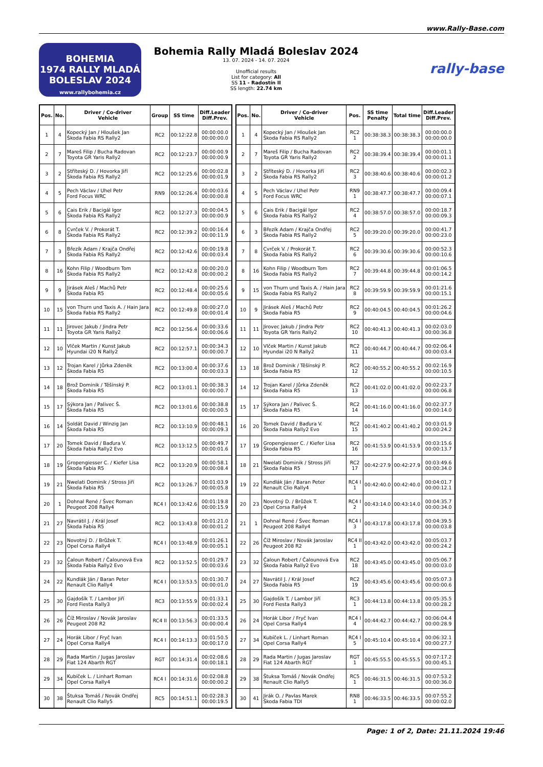www.Rally-Base.com
BOHEMIA
1974 RALLY MLADÁ BOLESLAV 2024
www.rallybohemia.cz
Bohemia Rally Mladá Boleslav 2024
13. 07. 2024 - 14. 07. 2024
Unofficial results
List for category: All
SS 11 - Radostín II
SS length: 22.74 km
rally-base
| Pos. | No. | Driver / Co-driver Vehicle | Group | SS time | Diff.Leader Diff.Prev. |
| --- | --- | --- | --- | --- | --- |
| 1 | 4 | Kopecký Jan / Hloušek Jan Škoda Fabia RS Rally2 | RC2 | 00:12:22.8 | 00:00:00.0 00:00:00.0 |
| 2 | 7 | Mareš Filip / Bucha Radovan Toyota GR Yaris Rally2 | RC2 | 00:12:23.7 | 00:00:00.9 00:00:00.9 |
| 3 | 2 | Stříteský D. / Hovorka Jiří Škoda Fabia RS Rally2 | RC2 | 00:12:25.6 | 00:00:02.8 00:00:01.9 |
| 4 | 5 | Pech Václav / Uhel Petr Ford Focus WRC | RN9 | 00:12:26.4 | 00:00:03.6 00:00:00.8 |
| 5 | 6 | Cais Erik / Bacigál Igor Škoda Fabia RS Rally2 | RC2 | 00:12:27.3 | 00:00:04.5 00:00:00.9 |
| 6 | 8 | Cvrček V. / Prokorát T. Škoda Fabia RS Rally2 | RC2 | 00:12:39.2 | 00:00:16.4 00:00:11.9 |
| 7 | 3 | Březík Adam / Krajča Ondřej Škoda Fabia RS Rally2 | RC2 | 00:12:42.6 | 00:00:19.8 00:00:03.4 |
| 8 | 16 | Kohn Filip / Woodburn Tom Škoda Fabia RS Rally2 | RC2 | 00:12:42.8 | 00:00:20.0 00:00:00.2 |
| 9 | 9 | Jirásek Aleš / Machů Petr Škoda Fabia R5 | RC2 | 00:12:48.4 | 00:00:25.6 00:00:05.6 |
| 10 | 15 | von Thurn und Taxis A. / Hain Jara Škoda Fabia RS Rally2 | RC2 | 00:12:49.8 | 00:00:27.0 00:00:01.4 |
| 11 | 11 | Jirovec Jakub / Jindra Petr Toyota GR Yaris Rally2 | RC2 | 00:12:56.4 | 00:00:33.6 00:00:06.6 |
| 12 | 10 | Vlček Martin / Kunst Jakub Hyundai i20 N Rally2 | RC2 | 00:12:57.1 | 00:00:34.3 00:00:00.7 |
| 13 | 12 | Trojan Karel / Jůrka Zdeněk Škoda Fabia R5 | RC2 | 00:13:00.4 | 00:00:37.6 00:00:03.3 |
| 14 | 18 | Brož Dominik / Těšínský P. Škoda Fabia R5 | RC2 | 00:13:01.1 | 00:00:38.3 00:00:00.7 |
| 15 | 17 | Sýkora Jan / Palivec Š. Škoda Fabia R5 | RC2 | 00:13:01.6 | 00:00:38.8 00:00:00.5 |
| 16 | 14 | Soldát David / Winzig Jan Škoda Fabia R5 | RC2 | 00:13:10.9 | 00:00:48.1 00:00:09.3 |
| 17 | 20 | Tomek David / Baďura V. Škoda Fabia Rally2 Evo | RC2 | 00:13:12.5 | 00:00:49.7 00:00:01.6 |
| 18 | 19 | Gropengiesser C. / Kiefer Lisa Škoda Fabia R5 | RC2 | 00:13:20.9 | 00:00:58.1 00:00:08.4 |
| 19 | 21 | Nwelati Dominik / Stross Jiří Škoda Fabia R5 | RC2 | 00:13:26.7 | 00:01:03.9 00:00:05.8 |
| 20 | 1 | Dohnal René / Švec Roman Peugeot 208 Rally4 | RC4 I | 00:13:42.6 | 00:01:19.8 00:00:15.9 |
| 21 | 27 | Navrátil J. / Král Josef Škoda Fabia R5 | RC2 | 00:13:43.8 | 00:01:21.0 00:00:01.2 |
| 22 | 23 | Novotný D. / Brůžek T. Opel Corsa Rally4 | RC4 I | 00:13:48.9 | 00:01:26.1 00:00:05.1 |
| 23 | 32 | Čaloun Robert / Čalounová Eva Škoda Fabia Rally2 Evo | RC2 | 00:13:52.5 | 00:01:29.7 00:00:03.6 |
| 24 | 22 | Kundlák Ján / Baran Peter Renault Clio Rally4 | RC4 I | 00:13:53.5 | 00:01:30.7 00:00:01.0 |
| 25 | 30 | Gajdošík T. / Lambor Jiří Ford Fiesta Rally3 | RC3 | 00:13:55.9 | 00:01:33.1 00:00:02.4 |
| 26 | 26 | Číž Miroslav / Novák Jaroslav Peugeot 208 R2 | RC4 II | 00:13:56.3 | 00:01:33.5 00:00:00.4 |
| 27 | 24 | Horák Libor / Fryč Ivan Opel Corsa Rally4 | RC4 I | 00:14:13.3 | 00:01:50.5 00:00:17.0 |
| 28 | 29 | Rada Martin / Jugas Jaroslav Fiat 124 Abarth RGT | RGT | 00:14:31.4 | 00:02:08.6 00:00:18.1 |
| 29 | 34 | Kubíček L. / Linhart Roman Opel Corsa Rally4 | RC4 I | 00:14:31.6 | 00:02:08.8 00:00:00.2 |
| 30 | 38 | Štuksa Tomáš / Novák Ondřej Renault Clio Rally5 | RC5 | 00:14:51.1 | 00:02:28.3 00:00:19.5 |
| Pos. | No. | Driver / Co-driver Vehicle | Pos. | SS time Penalty | Total time | Diff.Leader Diff.Prev. |
| --- | --- | --- | --- | --- | --- | --- |
| 1 | 4 | Kopecký Jan / Hloušek Jan Škoda Fabia RS Rally2 | RC2 1 | 00:38:38.3 | 00:38:38.3 | 00:00:00.0 00:00:00.0 |
| 2 | 7 | Mareš Filip / Bucha Radovan Toyota GR Yaris Rally2 | RC2 2 | 00:38:39.4 | 00:38:39.4 | 00:00:01.1 00:00:01.1 |
| 3 | 2 | Stříteský D. / Hovorka Jiří Škoda Fabia RS Rally2 | RC2 3 | 00:38:40.6 | 00:38:40.6 | 00:00:02.3 00:00:01.2 |
| 4 | 5 | Pech Václav / Uhel Petr Ford Focus WRC | RN9 1 | 00:38:47.7 | 00:38:47.7 | 00:00:09.4 00:00:07.1 |
| 5 | 6 | Cais Erik / Bacigál Igor Škoda Fabia RS Rally2 | RC2 4 | 00:38:57.0 | 00:38:57.0 | 00:00:18.7 00:00:09.3 |
| 6 | 3 | Březík Adam / Krajča Ondřej Škoda Fabia RS Rally2 | RC2 5 | 00:39:20.0 | 00:39:20.0 | 00:00:41.7 00:00:23.0 |
| 7 | 8 | Cvrček V. / Prokorát T. Škoda Fabia RS Rally2 | RC2 6 | 00:39:30.6 | 00:39:30.6 | 00:00:52.3 00:00:10.6 |
| 8 | 16 | Kohn Filip / Woodburn Tom Škoda Fabia RS Rally2 | RC2 7 | 00:39:44.8 | 00:39:44.8 | 00:01:06.5 00:00:14.2 |
| 9 | 15 | von Thurn und Taxis A. / Hain Jara Škoda Fabia RS Rally2 | RC2 8 | 00:39:59.9 | 00:39:59.9 | 00:01:21.6 00:00:15.1 |
| 10 | 9 | Jirásek Aleš / Machů Petr Škoda Fabia R5 | RC2 9 | 00:40:04.5 | 00:40:04.5 | 00:01:26.2 00:00:04.6 |
| 11 | 11 | Jirovec Jakub / Jindra Petr Toyota GR Yaris Rally2 | RC2 10 | 00:40:41.3 | 00:40:41.3 | 00:02:03.0 00:00:36.8 |
| 12 | 10 | Vlček Martin / Kunst Jakub Hyundai i20 N Rally2 | RC2 11 | 00:40:44.7 | 00:40:44.7 | 00:02:06.4 00:00:03.4 |
| 13 | 18 | Brož Dominik / Těšínský P. Škoda Fabia R5 | RC2 12 | 00:40:55.2 | 00:40:55.2 | 00:02:16.9 00:00:10.5 |
| 14 | 12 | Trojan Karel / Jůrka Zdeněk Škoda Fabia R5 | RC2 13 | 00:41:02.0 | 00:41:02.0 | 00:02:23.7 00:00:06.8 |
| 15 | 17 | Sýkora Jan / Palivec Š. Škoda Fabia R5 | RC2 14 | 00:41:16.0 | 00:41:16.0 | 00:02:37.7 00:00:14.0 |
| 16 | 20 | Tomek David / Baďura V. Škoda Fabia Rally2 Evo | RC2 15 | 00:41:40.2 | 00:41:40.2 | 00:03:01.9 00:00:24.2 |
| 17 | 19 | Gropengiesser C. / Kiefer Lisa Škoda Fabia R5 | RC2 16 | 00:41:53.9 | 00:41:53.9 | 00:03:15.6 00:00:13.7 |
| 18 | 21 | Nwelati Dominik / Stross Jiří Škoda Fabia R5 | RC2 17 | 00:42:27.9 | 00:42:27.9 | 00:03:49.6 00:00:34.0 |
| 19 | 22 | Kundlák Ján / Baran Peter Renault Clio Rally4 | RC4 I 1 | 00:42:40.0 | 00:42:40.0 | 00:04:01.7 00:00:12.1 |
| 20 | 23 | Novotný D. / Brůžek T. Opel Corsa Rally4 | RC4 I 2 | 00:43:14.0 | 00:43:14.0 | 00:04:35.7 00:00:34.0 |
| 21 | 1 | Dohnal René / Švec Roman Peugeot 208 Rally4 | RC4 I 3 | 00:43:17.8 | 00:43:17.8 | 00:04:39.5 00:00:03.8 |
| 22 | 26 | Číž Miroslav / Novák Jaroslav Peugeot 208 R2 | RC4 II 1 | 00:43:42.0 | 00:43:42.0 | 00:05:03.7 00:00:24.2 |
| 23 | 32 | Čaloun Robert / Čalounová Eva Škoda Fabia Rally2 Evo | RC2 18 | 00:43:45.0 | 00:43:45.0 | 00:05:06.7 00:00:03.0 |
| 24 | 27 | Navrátil J. / Král Josef Škoda Fabia R5 | RC2 19 | 00:43:45.6 | 00:43:45.6 | 00:05:07.3 00:00:00.6 |
| 25 | 30 | Gajdošík T. / Lambor Jiří Ford Fiesta Rally3 | RC3 1 | 00:44:13.8 | 00:44:13.8 | 00:05:35.5 00:00:28.2 |
| 26 | 24 | Horák Libor / Fryč Ivan Opel Corsa Rally4 | RC4 I 4 | 00:44:42.7 | 00:44:42.7 | 00:06:04.4 00:00:28.9 |
| 27 | 34 | Kubíček L. / Linhart Roman Opel Corsa Rally4 | RC4 I 5 | 00:45:10.4 | 00:45:10.4 | 00:06:32.1 00:00:27.7 |
| 28 | 29 | Rada Martin / Jugas Jaroslav Fiat 124 Abarth RGT | RGT 1 | 00:45:55.5 | 00:45:55.5 | 00:07:17.2 00:00:45.1 |
| 29 | 38 | Štuksa Tomáš / Novák Ondřej Renault Clio Rally5 | RC5 1 | 00:46:31.5 | 00:46:31.5 | 00:07:53.2 00:00:36.0 |
| 30 | 41 | Jirák O. / Pavlas Marek Škoda Fabia TDI | RN8 1 | 00:46:33.5 | 00:46:33.5 | 00:07:55.2 00:00:02.0 |
Page: 1 of 2, Date: 21.11.2024 19:46